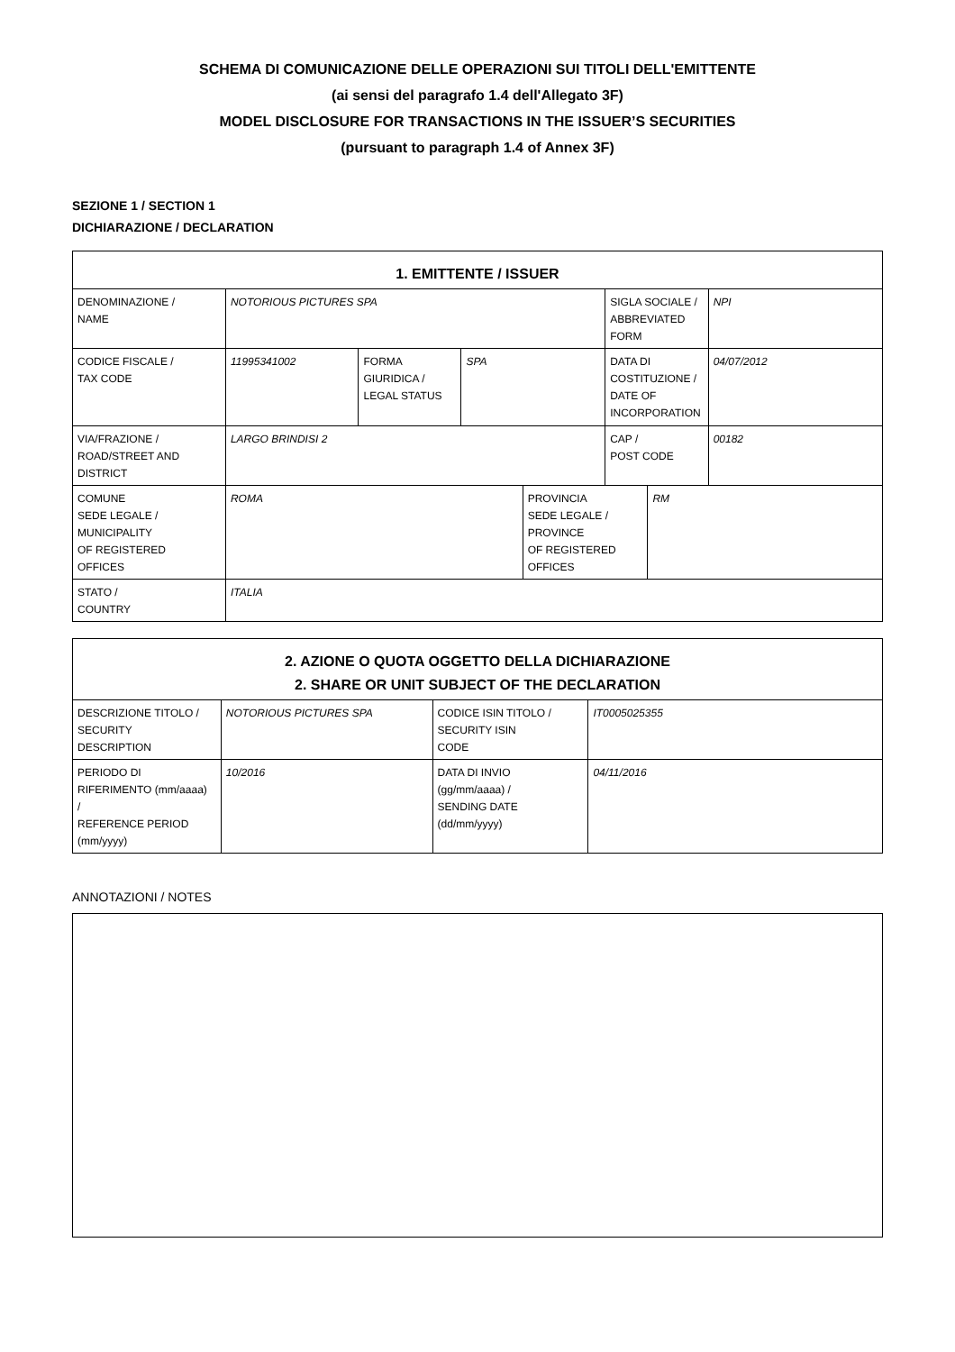SCHEMA DI COMUNICAZIONE DELLE OPERAZIONI SUI TITOLI DELL'EMITTENTE
(ai sensi del paragrafo 1.4 dell'Allegato 3F)
MODEL DISCLOSURE FOR TRANSACTIONS IN THE ISSUER’S SECURITIES
(pursuant to paragraph 1.4 of Annex 3F)
SEZIONE 1 / SECTION 1
DICHIARAZIONE / DECLARATION
| 1. EMITTENTE / ISSUER | | | | | | | |
| --- | --- | --- | --- | --- | --- | --- | --- |
| DENOMINAZIONE / NAME | NOTORIOUS PICTURES SPA | | | | SIGLA SOCIALE / ABBREVIATED FORM | | NPI |
| CODICE FISCALE / TAX CODE | 11995341002 | FORMA GIURIDICA / LEGAL STATUS | SPA | | DATA DI COSTITUZIONE / DATE OF INCORPORATION | | 04/07/2012 |
| VIA/FRAZIONE / ROAD/STREET AND DISTRICT | LARGO BRINDISI 2 | | | | CAP / POST CODE | | 00182 |
| COMUNE SEDE LEGALE / MUNICIPALITY OF REGISTERED OFFICES | ROMA | | | PROVINCIA SEDE LEGALE / PROVINCE OF REGISTERED OFFICES | | RM | |
| STATO / COUNTRY | ITALIA | | | | | | |
| 2. AZIONE O QUOTA OGGETTO DELLA DICHIARAZIONE 2. SHARE OR UNIT SUBJECT OF THE DECLARATION | | | |
| --- | --- | --- | --- |
| DESCRIZIONE TITOLO / SECURITY DESCRIPTION | NOTORIOUS PICTURES SPA | CODICE ISIN TITOLO / SECURITY ISIN CODE | IT0005025355 |
| PERIODO DI RIFERIMENTO (mm/aaaa) / REFERENCE PERIOD (mm/yyyy) | 10/2016 | DATA DI INVIO (gg/mm/aaaa) / SENDING DATE (dd/mm/yyyy) | 04/11/2016 |
ANNOTAZIONI / NOTES